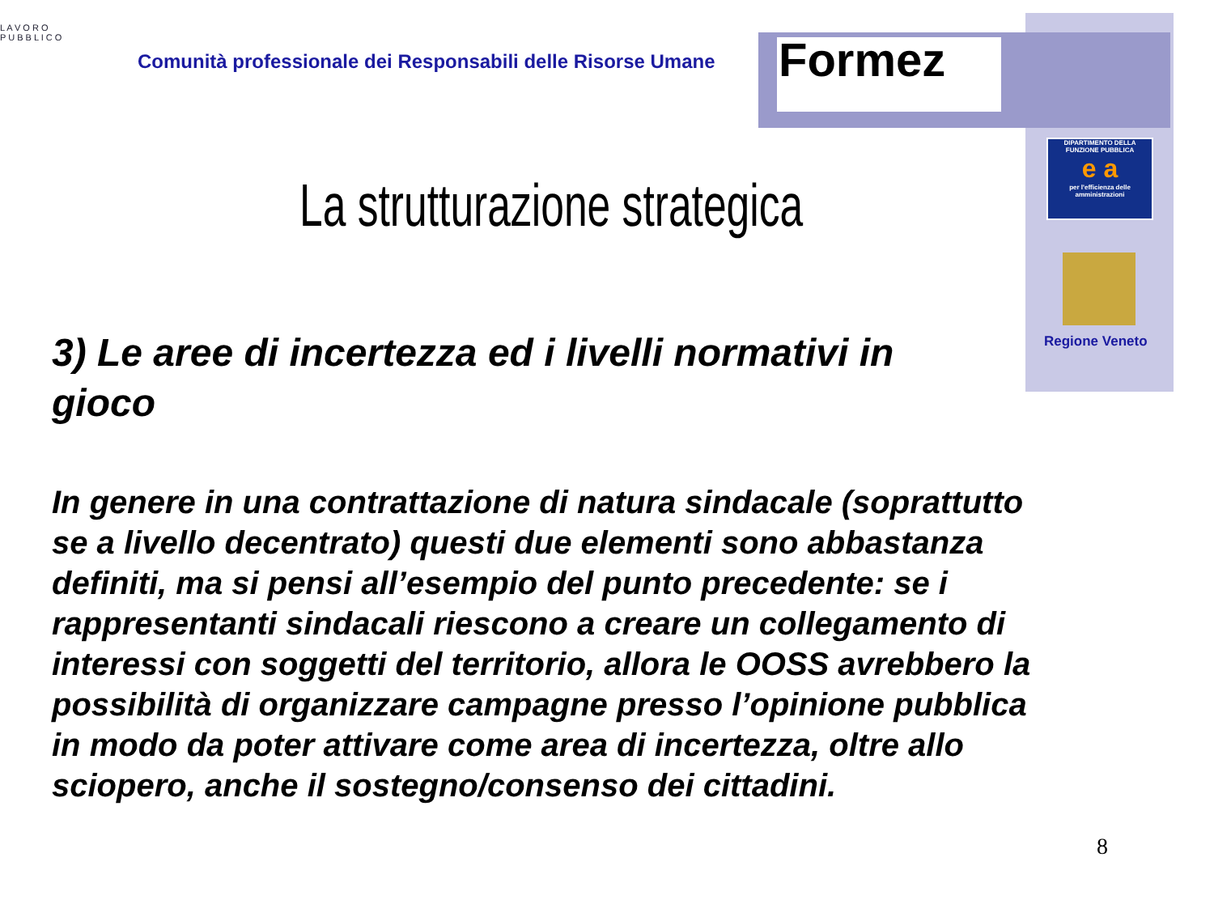L A V O R O
P U B B L I C O
Comunità professionale dei Responsabili delle Risorse Umane
Formez
DIPARTIMENTO DELLA
FUNZIONE PUBBLICA
e a
per l'efficienza delle amministrazioni
Regione Veneto
La strutturazione strategica
3) Le aree di incertezza ed i livelli normativi in gioco
In genere in una contrattazione di natura sindacale (soprattutto se a livello decentrato) questi due elementi sono abbastanza definiti, ma si pensi all’esempio del punto precedente: se i rappresentanti sindacali riescono a creare un collegamento di interessi con soggetti del territorio, allora le OOSS avrebbero la possibilità di organizzare campagne presso l’opinione pubblica in modo da poter attivare come area di incertezza, oltre allo sciopero, anche il sostegno/consenso dei cittadini.
8